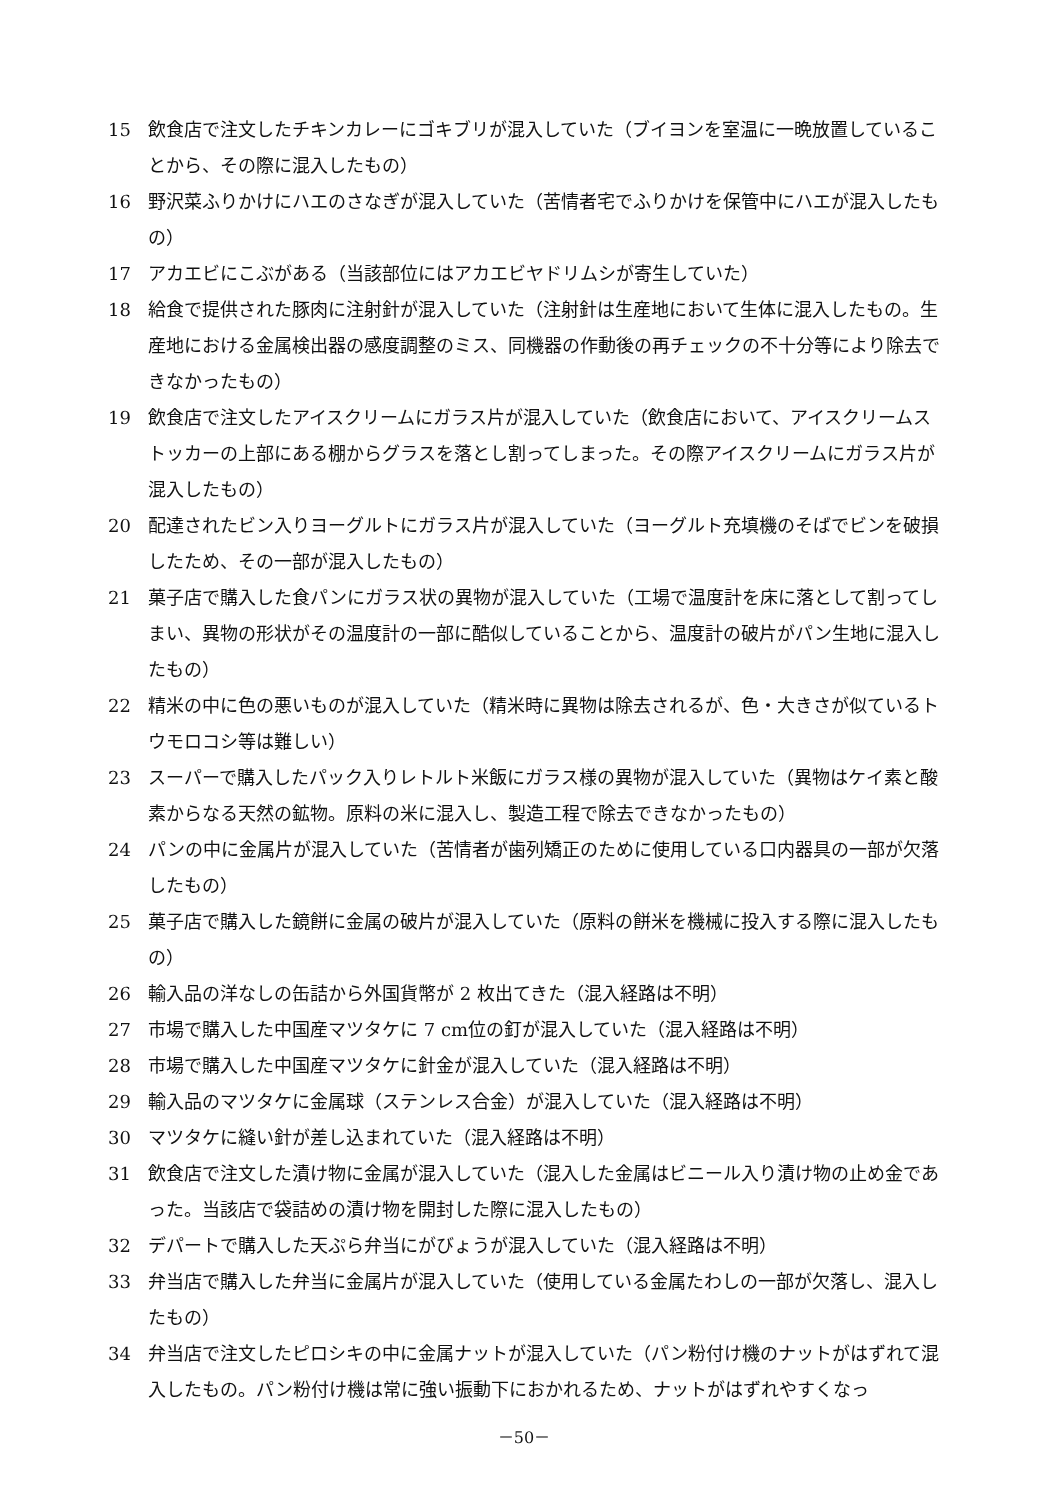15 飲食店で注文したチキンカレーにゴキブリが混入していた（ブイヨンを室温に一晩放置していることから、その際に混入したもの）
16 野沢菜ふりかけにハエのさなぎが混入していた（苦情者宅でふりかけを保管中にハエが混入したもの）
17 アカエビにこぶがある（当該部位にはアカエビヤドリムシが寄生していた）
18 給食で提供された豚肉に注射針が混入していた（注射針は生産地において生体に混入したもの。生産地における金属検出器の感度調整のミス、同機器の作動後の再チェックの不十分等により除去できなかったもの）
19 飲食店で注文したアイスクリームにガラス片が混入していた（飲食店において、アイスクリームストッカーの上部にある棚からグラスを落とし割ってしまった。その際アイスクリームにガラス片が混入したもの）
20 配達されたビン入りヨーグルトにガラス片が混入していた（ヨーグルト充填機のそばでビンを破損したため、その一部が混入したもの）
21 菓子店で購入した食パンにガラス状の異物が混入していた（工場で温度計を床に落として割ってしまい、異物の形状がその温度計の一部に酷似していることから、温度計の破片がパン生地に混入したもの）
22 精米の中に色の悪いものが混入していた（精米時に異物は除去されるが、色・大きさが似ているトウモロコシ等は難しい）
23 スーパーで購入したパック入りレトルト米飯にガラス様の異物が混入していた（異物はケイ素と酸素からなる天然の鉱物。原料の米に混入し、製造工程で除去できなかったもの）
24 パンの中に金属片が混入していた（苦情者が歯列矯正のために使用している口内器具の一部が欠落したもの）
25 菓子店で購入した鏡餅に金属の破片が混入していた（原料の餅米を機械に投入する際に混入したもの）
26 輸入品の洋なしの缶詰から外国貨幣が 2 枚出てきた（混入経路は不明）
27 市場で購入した中国産マツタケに 7 cm位の釘が混入していた（混入経路は不明）
28 市場で購入した中国産マツタケに針金が混入していた（混入経路は不明）
29 輸入品のマツタケに金属球（ステンレス合金）が混入していた（混入経路は不明）
30 マツタケに縫い針が差し込まれていた（混入経路は不明）
31 飲食店で注文した漬け物に金属が混入していた（混入した金属はビニール入り漬け物の止め金であった。当該店で袋詰めの漬け物を開封した際に混入したもの）
32 デパートで購入した天ぷら弁当にがびょうが混入していた（混入経路は不明）
33 弁当店で購入した弁当に金属片が混入していた（使用している金属たわしの一部が欠落し、混入したもの）
34 弁当店で注文したピロシキの中に金属ナットが混入していた（パン粉付け機のナットがはずれて混入したもの。パン粉付け機は常に強い振動下におかれるため、ナットがはずれやすくなっ
－50－